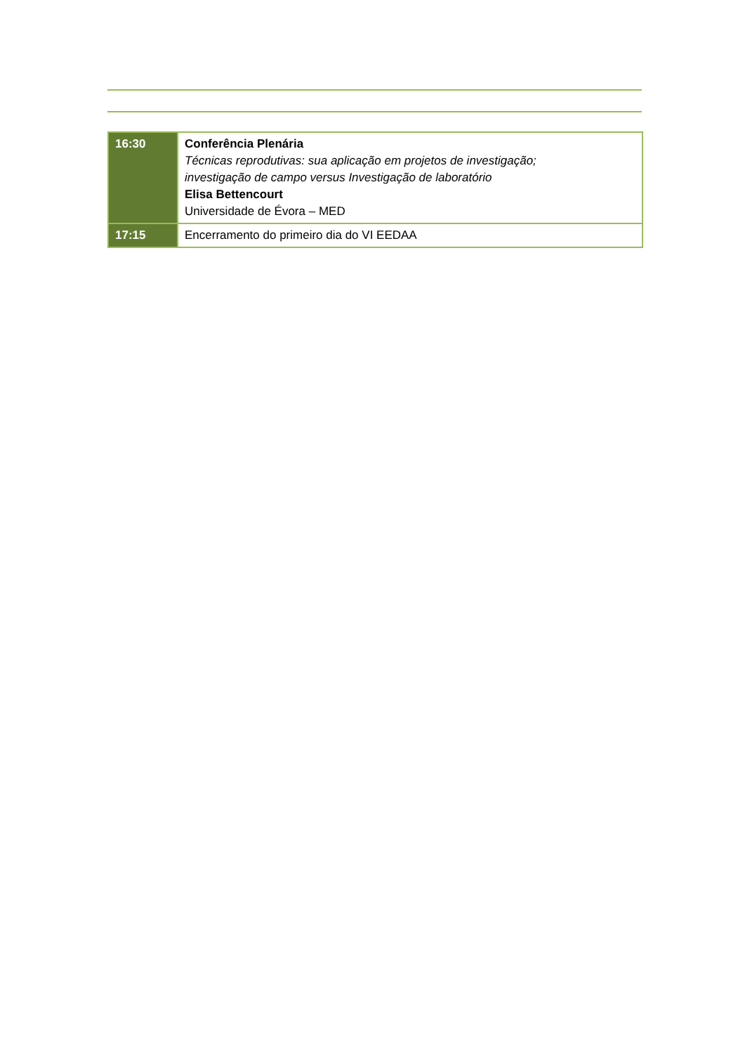| 16:30 | Conferência Plenária Técnicas reprodutivas: sua aplicação em projetos de investigação; investigação de campo versus Investigação de laboratório Elisa Bettencourt Universidade de Évora – MED |
| 17:15 | Encerramento do primeiro dia do VI EEDAA |